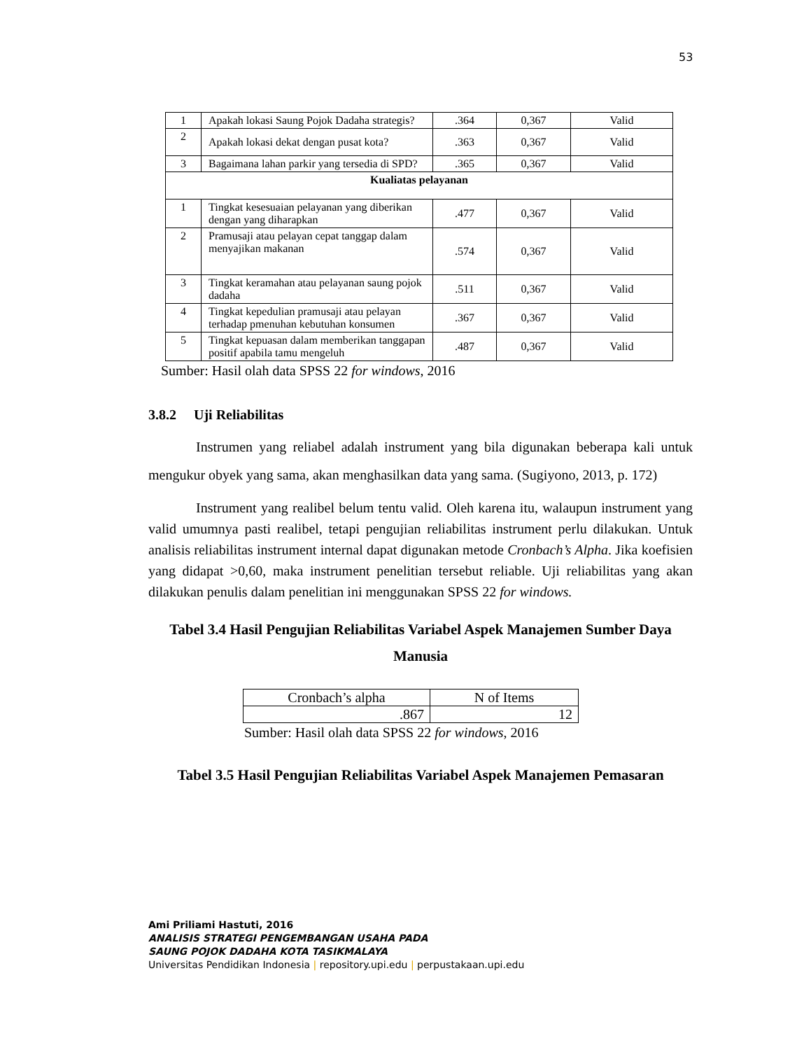53
| 1 | Apakah lokasi Saung Pojok Dadaha strategis? | .364 | 0,367 | Valid |
| 2 | Apakah lokasi dekat dengan pusat kota? | .363 | 0,367 | Valid |
| 3 | Bagaimana lahan parkir yang tersedia di SPD? | .365 | 0,367 | Valid |
| Kualiatas pelayanan | | | | |
| 1 | Tingkat kesesuaian pelayanan yang diberikan dengan yang diharapkan | .477 | 0,367 | Valid |
| 2 | Pramusaji atau pelayan cepat tanggap dalam menyajikan makanan | .574 | 0,367 | Valid |
| 3 | Tingkat keramahan atau pelayanan saung pojok dadaha | .511 | 0,367 | Valid |
| 4 | Tingkat kepedulian pramusaji atau pelayan terhadap pmenuhan kebutuhan konsumen | .367 | 0,367 | Valid |
| 5 | Tingkat kepuasan dalam memberikan tanggapan positif apabila tamu mengeluh | .487 | 0,367 | Valid |
Sumber: Hasil olah data SPSS 22 for windows, 2016
3.8.2 Uji Reliabilitas
Instrumen yang reliabel adalah instrument yang bila digunakan beberapa kali untuk mengukur obyek yang sama, akan menghasilkan data yang sama. (Sugiyono, 2013, p. 172)
Instrument yang realibel belum tentu valid. Oleh karena itu, walaupun instrument yang valid umumnya pasti realibel, tetapi pengujian reliabilitas instrument perlu dilakukan. Untuk analisis reliabilitas instrument internal dapat digunakan metode Cronbach’s Alpha. Jika koefisien yang didapat >0,60, maka instrument penelitian tersebut reliable. Uji reliabilitas yang akan dilakukan penulis dalam penelitian ini menggunakan SPSS 22 for windows.
Tabel 3.4 Hasil Pengujian Reliabilitas Variabel Aspek Manajemen Sumber Daya Manusia
| Cronbach’s alpha | N of Items |
| .867 | 12 |
Sumber: Hasil olah data SPSS 22 for windows, 2016
Tabel 3.5 Hasil Pengujian Reliabilitas Variabel Aspek Manajemen Pemasaran
Ami Priliami Hastuti, 2016
ANALISIS STRATEGI PENGEMBANGAN USAHA PADA
SAUNG POJOK DADAHA KOTA TASIKMALAYA
Universitas Pendidikan Indonesia | repository.upi.edu | perpustakaan.upi.edu